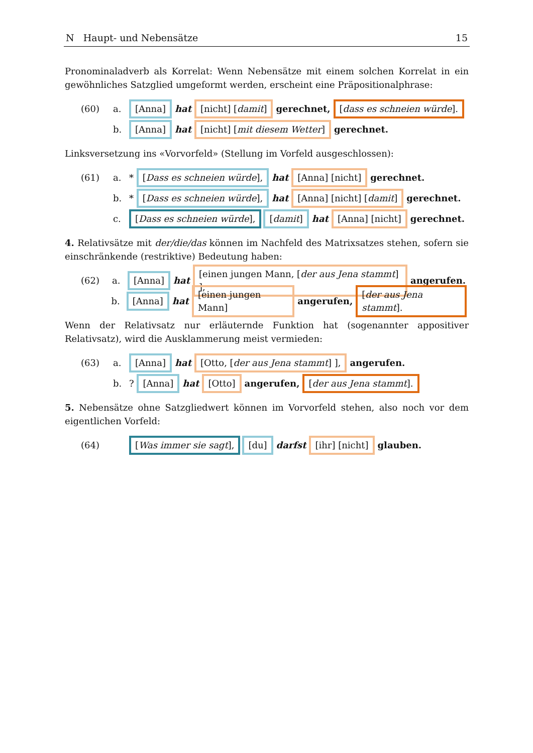N Haupt- und Nebensätze 15
Pronominaladverb als Korrelat: Wenn Nebensätze mit einem solchen Korrelat in ein gewöhnliches Satzglied umgeformt werden, erscheint eine Präpositionalphrase:
(60) a. [Anna] hat [nicht] [damit] gerechnet, [dass es schneien würde].
b. [Anna] hat [nicht] [mit diesem Wetter] gerechnet.
Linksversetzung ins «Vorvorfeld» (Stellung im Vorfeld ausgeschlossen):
(61) a. * [Dass es schneien würde], hat [Anna] [nicht] gerechnet.
b. * [Dass es schneien würde], hat [Anna] [nicht] [damit] gerechnet.
c. [Dass es schneien würde], [damit] hat [Anna] [nicht] gerechnet.
4. Relativsätze mit der/die/das können im Nachfeld des Matrixsatzes stehen, sofern sie einschränkende (restriktive) Bedeutung haben:
(62) a. [Anna] hat [einen jungen Mann, [der aus Jena stammt] ], angerufen.
b. [Anna] hat [einen jungen Mann] angerufen, [der aus Jena stammt].
Wenn der Relativsatz nur erläuternde Funktion hat (sogenannter appositiver Relativsatz), wird die Ausklammerung meist vermieden:
(63) a. [Anna] hat [Otto, [der aus Jena stammt] ], angerufen.
b.? [Anna] hat [Otto] angerufen, [der aus Jena stammt].
5. Nebensätze ohne Satzgliedwert können im Vorvorfeld stehen, also noch vor dem eigentlichen Vorfeld:
(64) [Was immer sie sagt], [du] darfst [ihr] [nicht] glauben.